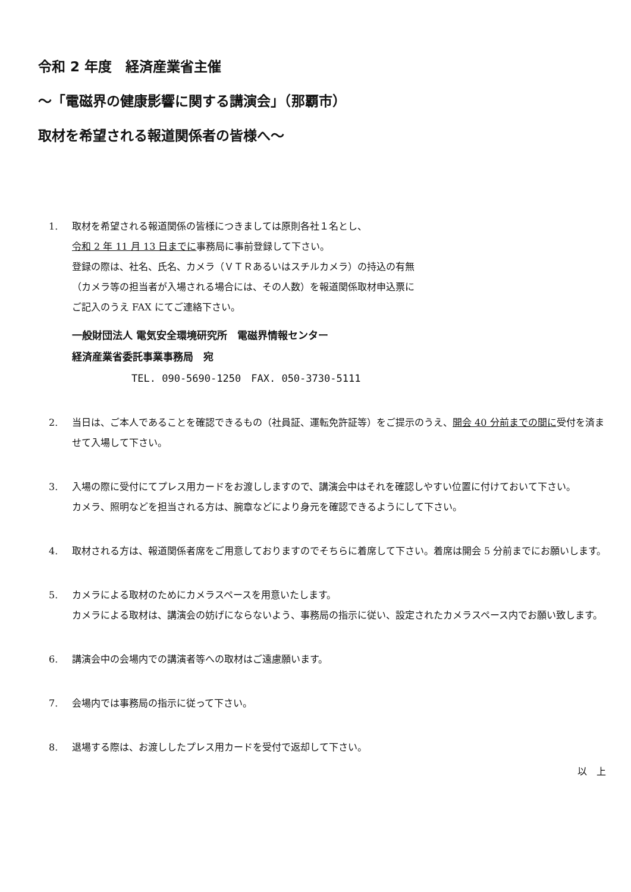令和 2 年度　経済産業省主催
～「電磁界の健康影響に関する講演会」（那覇市）
取材を希望される報道関係者の皆様へ～
1. 取材を希望される報道関係の皆様につきましては原則各社１名とし、
令和 2 年 11 月 13 日までに事務局に事前登録して下さい。
登録の際は、社名、氏名、カメラ（ＶＴＲあるいはスチルカメラ）の持込の有無
（カメラ等の担当者が入場される場合には、その人数）を報道関係取材申込票に
ご記入のうえ FAX にてご連絡下さい。
一般財団法人 電気安全環境研究所　電磁界情報センター
経済産業省委託事業事務局　宛
TEL. 090-5690-1250　FAX. 050-3730-5111
2. 当日は、ご本人であることを確認できるもの（社員証、運転免許証等）をご提示のうえ、開会 40 分前までの間に受付を済ませて入場して下さい。
3. 入場の際に受付にてプレス用カードをお渡ししますので、講演会中はそれを確認しやすい位置に付けておいて下さい。
カメラ、照明などを担当される方は、腕章などにより身元を確認できるようにして下さい。
4. 取材される方は、報道関係者席をご用意しておりますのでそちらに着席して下さい。着席は開会 5 分前までにお願いします。
5. カメラによる取材のためにカメラスペースを用意いたします。
カメラによる取材は、講演会の妨げにならないよう、事務局の指示に従い、設定されたカメラスペース内でお願い致します。
6. 講演会中の会場内での講演者等への取材はご遠慮願います。
7. 会場内では事務局の指示に従って下さい。
8. 退場する際は、お渡ししたプレス用カードを受付で返却して下さい。
以　上